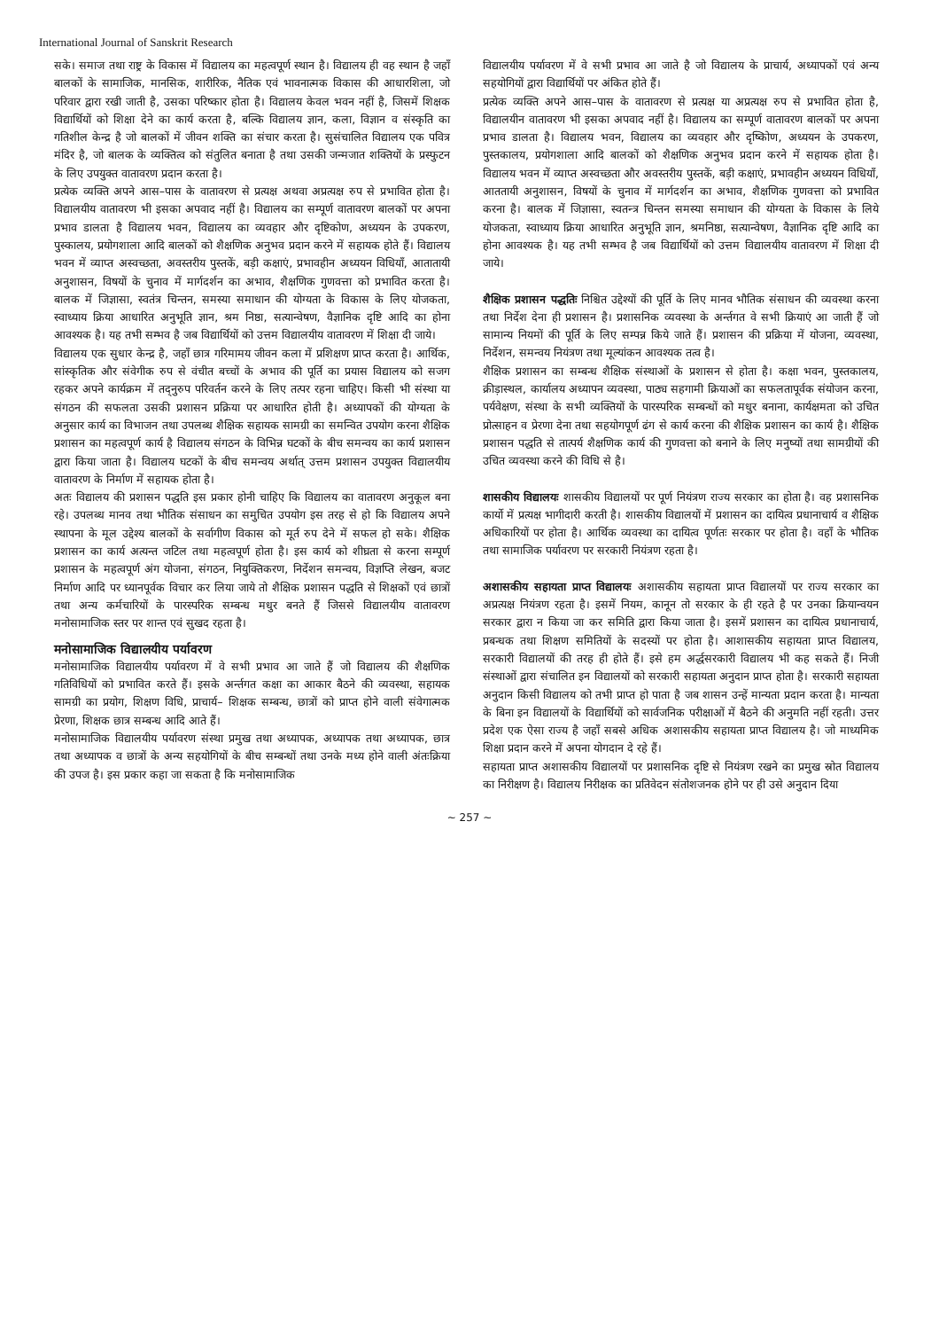International Journal of Sanskrit Research
सके। समाज तथा राष्ट्र के विकास में विद्यालय का महत्वपूर्ण स्थान है। विद्यालय ही वह स्थान है जहाँ बालकों के सामाजिक, मानसिक, शारीरिक, नैतिक एवं भावनात्मक विकास की आधारशिला, जो परिवार द्वारा रखी जाती है, उसका परिष्कार होता है। विद्यालय केवल भवन नहीं है, जिसमें शिक्षक विद्यार्थियों को शिक्षा देने का कार्य करता है, बल्कि विद्यालय ज्ञान, कला, विज्ञान व संस्कृति का गतिशील केन्द्र है जो बालकों में जीवन शक्ति का संचार करता है। सुसंचालित विद्यालय एक पवित्र मंदिर है, जो बालक के व्यक्तित्व को संतुलित बनाता है तथा उसकी जन्मजात शक्तियों के प्रस्फुटन के लिए उपयुक्त वातावरण प्रदान करता है।
प्रत्येक व्यक्ति अपने आस–पास के वातावरण से प्रत्यक्ष अथवा अप्रत्यक्ष रुप से प्रभावित होता है। विद्यालयीय वातावरण भी इसका अपवाद नहीं है। विद्यालय का सम्पूर्ण वातावरण बालकों पर अपना प्रभाव डालता है विद्यालय भवन, विद्यालय का व्यवहार और दृष्टिकोण, अध्ययन के उपकरण, पुस्कालय, प्रयोगशाला आदि बालकों को शैक्षणिक अनुभव प्रदान करने में सहायक होते हैं। विद्यालय भवन में व्याप्त अस्वच्छता, अवस्तरीय पुस्तकें, बड़ी कक्षाएं, प्रभावहीन अध्ययन विधियाँ, आतातायी अनुशासन, विषयों के चुनाव में मार्गदर्शन का अभाव, शैक्षणिक गुणवत्ता को प्रभावित करता है। बालक में जिज्ञासा, स्वतंत्र चिन्तन, समस्या समाधान की योग्यता के विकास के लिए योजकता, स्वाध्याय क्रिया आधारित अनुभूति ज्ञान, श्रम निष्ठा, सत्यान्वेषण, वैज्ञानिक दृष्टि आदि का होना आवश्यक है। यह तभी सम्भव है जब विद्यार्थियों को उत्तम विद्यालयीय वातावरण में शिक्षा दी जाये।
विद्यालय एक सुधार केन्द्र है, जहाँ छात्र गरिमामय जीवन कला में प्रशिक्षण प्राप्त करता है। आर्थिक, सांस्कृतिक और संवेगीक रुप से वंचीत बच्चों के अभाव की पूर्ति का प्रयास विद्यालय को सजग रहकर अपने कार्यक्रम में तद्नुरुप परिवर्तन करने के लिए तत्पर रहना चाहिए। किसी भी संस्था या संगठन की सफलता उसकी प्रशासन प्रक्रिया पर आधारित होती है। अध्यापकों की योग्यता के अनुसार कार्य का विभाजन तथा उपलब्ध शैक्षिक सहायक सामग्री का समन्वित उपयोग करना शैक्षिक प्रशासन का महत्वपूर्ण कार्य है विद्यालय संगठन के विभिन्न घटकों के बीच समन्वय का कार्य प्रशासन द्वारा किया जाता है। विद्यालय घटकों के बीच समन्वय अर्थात् उत्तम प्रशासन उपयुक्त विद्यालयीय वातावरण के निर्माण में सहायक होता है।
अतः विद्यालय की प्रशासन पद्धति इस प्रकार होनी चाहिए कि विद्यालय का वातावरण अनुकूल बना रहे। उपलब्ध मानव तथा भौतिक संसाधन का समुचित उपयोग इस तरह से हो कि विद्यालय अपने स्थापना के मूल उद्देश्य बालकों के सर्वागीण विकास को मूर्त रुप देने में सफल हो सके। शैक्षिक प्रशासन का कार्य अत्यन्त जटिल तथा महत्वपूर्ण होता है। इस कार्य को शीघ्रता से करना सम्पूर्ण प्रशासन के महत्वपूर्ण अंग योजना, संगठन, नियुक्तिकरण, निर्देशन समन्वय, विज्ञप्ति लेखन, बजट निर्माण आदि पर ध्यानपूर्वक विचार कर लिया जाये तो शैक्षिक प्रशासन पद्धति से शिक्षकों एवं छात्रों तथा अन्य कर्मचारियों के पारस्परिक सम्बन्ध मधुर बनते हैं जिससे विद्यालयीय वातावरण मनोसामाजिक स्तर पर शान्त एवं सुखद रहता है।
मनोसामाजिक विद्यालयीय पर्यावरण
मनोसामाजिक विद्यालयीय पर्यावरण में वे सभी प्रभाव आ जाते हैं जो विद्यालय की शैक्षणिक गतिविधियों को प्रभावित करते हैं। इसके अर्न्तगत कक्षा का आकार बैठने की व्यवस्था, सहायक सामग्री का प्रयोग, शिक्षण विधि, प्राचार्य– शिक्षक सम्बन्ध, छात्रों को प्राप्त होने वाली संवेगात्मक प्रेरणा, शिक्षक छात्र सम्बन्ध आदि आते हैं।
मनोसामाजिक विद्यालयीय पर्यावरण संस्था प्रमुख तथा अध्यापक, अध्यापक तथा अध्यापक, छात्र तथा अध्यापक व छात्रों के अन्य सहयोगियों के बीच सम्बन्धों तथा उनके मध्य होने वाली अंतःक्रिया की उपज है। इस प्रकार कहा जा सकता है कि मनोसामाजिक
विद्यालयीय पर्यावरण में वे सभी प्रभाव आ जाते है जो विद्यालय के प्राचार्य, अध्यापकों एवं अन्य सहयोगियों द्वारा विद्यार्थियों पर अंकित होते हैं।
प्रत्येक व्यक्ति अपने आस–पास के वातावरण से प्रत्यक्ष या अप्रत्यक्ष रुप से प्रभावित होता है, विद्यालयीन वातावरण भी इसका अपवाद नहीं है। विद्यालय का सम्पूर्ण वातावरण बालकों पर अपना प्रभाव डालता है। विद्यालय भवन, विद्यालय का व्यवहार और दृष्किोण, अध्ययन के उपकरण, पुस्तकालय, प्रयोगशाला आदि बालकों को शैक्षणिक अनुभव प्रदान करने में सहायक होता है। विद्यालय भवन में व्याप्त अस्वच्छता और अवस्तरीय पुस्तकें, बड़ी कक्षाएं, प्रभावहीन अध्ययन विधियाँ, आततायी अनुशासन, विषयों के चुनाव में मार्गदर्शन का अभाव, शैक्षणिक गुणवत्ता को प्रभावित करना है। बालक में जिज्ञासा, स्वतन्त्र चिन्तन समस्या समाधान की योग्यता के विकास के लिये योजकता, स्वाध्याय क्रिया आधारित अनुभूति ज्ञान, श्रमनिष्ठा, सत्यान्वेषण, वैज्ञानिक दृष्टि आदि का होना आवश्यक है। यह तभी सम्भव है जब विद्यार्थियों को उत्तम विद्यालयीय वातावरण में शिक्षा दी जाये।
शैक्षिक प्रशासन पद्धतिः निश्चित उद्देश्यों की पूर्ति के लिए मानव भौतिक संसाधन की व्यवस्था करना तथा निर्देश देना ही प्रशासन है। प्रशासनिक व्यवस्था के अर्न्तगत वे सभी क्रियाएं आ जाती हैं जो सामान्य नियमों की पूर्ति के लिए सम्पन्न किये जाते हैं। प्रशासन की प्रक्रिया में योजना, व्यवस्था, निर्देशन, समन्वय नियंत्रण तथा मूल्यांकन आवश्यक तत्व है।
शैक्षिक प्रशासन का सम्बन्ध शैक्षिक संस्थाओं के प्रशासन से होता है। कक्षा भवन, पुस्तकालय, क्रीड़ास्थल, कार्यालय अध्यापन व्यवस्था, पाठ्य सहगामी क्रियाओं का सफलतापूर्वक संयोजन करना, पर्यवेक्षण, संस्था के सभी व्यक्तियों के पारस्परिक सम्बन्धों को मधुर बनाना, कार्यक्षमता को उचित प्रोत्साहन व प्रेरणा देना तथा सहयोगपूर्ण ढंग से कार्य करना की शैक्षिक प्रशासन का कार्य है। शैक्षिक प्रशासन पद्धति से तात्पर्य शैक्षणिक कार्य की गुणवत्ता को बनाने के लिए मनुष्यों तथा सामग्रीयों की उचित व्यवस्था करने की विधि से है।
शासकीय विद्यालयः शासकीय विद्यालयों पर पूर्ण नियंत्रण राज्य सरकार का होता है। वह प्रशासनिक कार्यो में प्रत्यक्ष भागीदारी करती है। शासकीय विद्यालयों में प्रशासन का दायित्व प्रधानाचार्य व शैक्षिक अधिकारियों पर होता है। आर्थिक व्यवस्था का दायित्व पूर्णतः सरकार पर होता है। वहाँ के भौतिक तथा सामाजिक पर्यावरण पर सरकारी नियंत्रण रहता है।
अशासकीय सहायता प्राप्त विद्यालयः अशासकीय सहायता प्राप्त विद्यालयों पर राज्य सरकार का अप्रत्यक्ष नियंत्रण रहता है। इसमें नियम, कानून तो सरकार के ही रहते है पर उनका क्रियान्वयन सरकार द्वारा न किया जा कर समिति द्वारा किया जाता है। इसमें प्रशासन का दायित्व प्रधानाचार्य, प्रबन्धक तथा शिक्षण समितियों के सदस्यों पर होता है। आशासकीय सहायता प्राप्त विद्यालय, सरकारी विद्यालयों की तरह ही होते हैं। इसे हम अर्द्धसरकारी विद्यालय भी कह सकते हैं। निजी संस्थाओं द्वारा संचालित इन विद्यालयों को सरकारी सहायता अनुदान प्राप्त होता है। सरकारी सहायता अनुदान किसी विद्यालय को तभी प्राप्त हो पाता है जब शासन उन्हें मान्यता प्रदान करता है। मान्यता के बिना इन विद्यालयों के विद्यार्थियों को सार्वजनिक परीक्षाओं में बैठने की अनुमति नहीं रहती। उत्तर प्रदेश एक ऐसा राज्य है जहाँ सबसे अधिक अशासकीय सहायता प्राप्त विद्यालय है। जो माध्यमिक शिक्षा प्रदान करने में अपना योगदान दे रहे हैं।
सहायता प्राप्त अशासकीय विद्यालयों पर प्रशासनिक दृष्टि से नियंत्रण रखने का प्रमुख स्रोत विद्यालय का निरीक्षण है। विद्यालय निरीक्षक का प्रतिवेदन संतोशजनक होने पर ही उसे अनुदान दिया
~ 257 ~